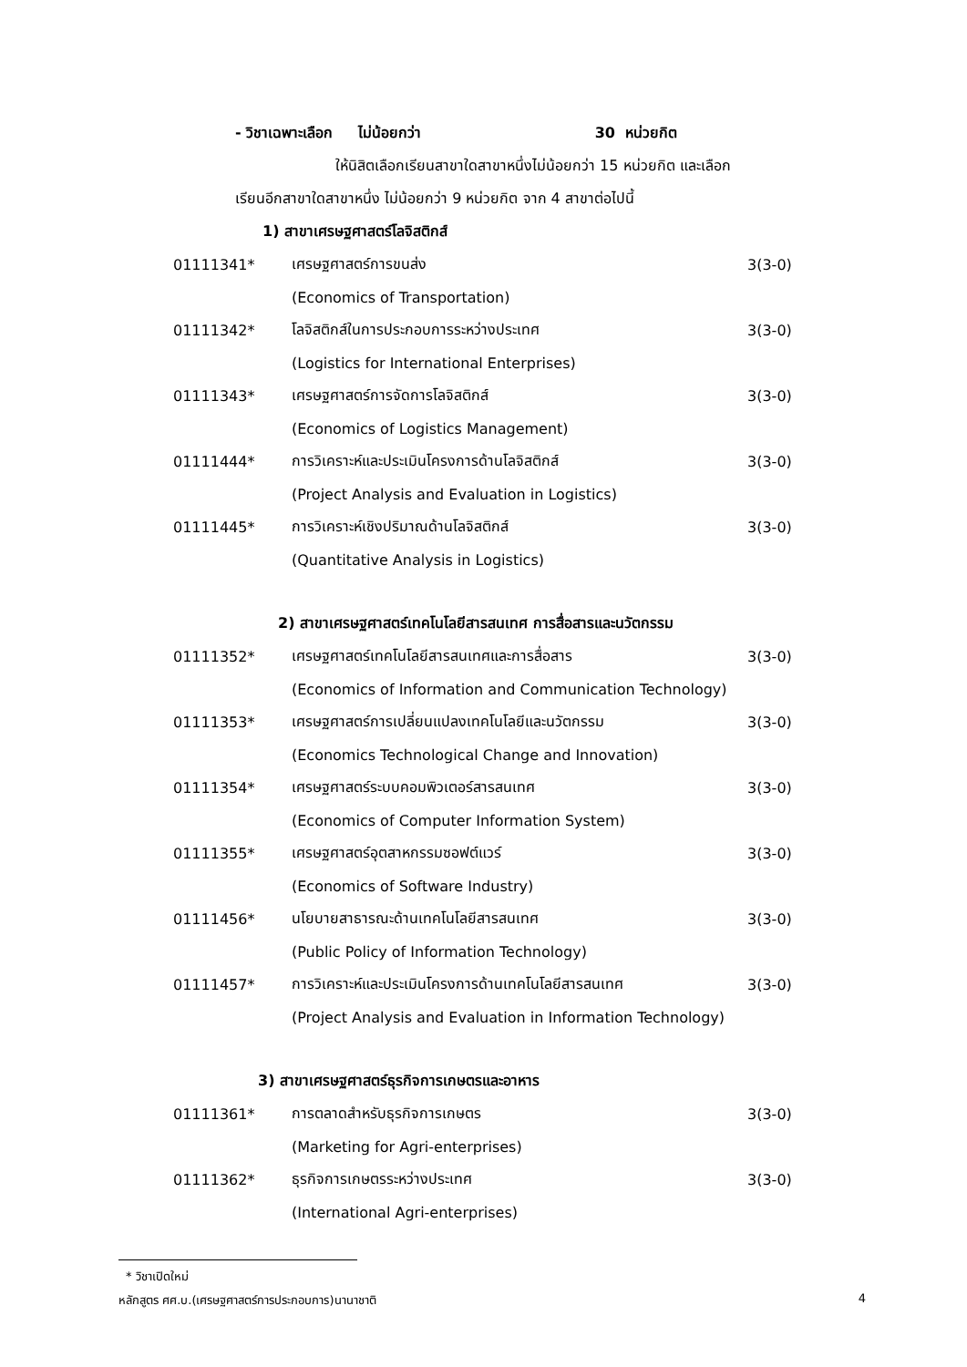- วิชาเฉพาะเลือก ไม่น้อยกว่า 30 หน่วยกิต
ให้นิสิตเลือกเรียนสาขาใดสาขาหนึ่งไม่น้อยกว่า 15 หน่วยกิต และเลือก
เรียนอีกสาขาใดสาขาหนึ่ง ไม่น้อยกว่า 9 หน่วยกิต จาก 4 สาขาต่อไปนี้
1) สาขาเศรษฐศาสตร์โลจิสติกส์
| 01111341* | เศรษฐศาสตร์การขนส่ง | 3(3-0) |
| | (Economics of Transportation) | |
| 01111342* | โลจิสติกส์ในการประกอบการระหว่างประเทศ | 3(3-0) |
| | (Logistics for International Enterprises) | |
| 01111343* | เศรษฐศาสตร์การจัดการโลจิสติกส์ | 3(3-0) |
| | (Economics of Logistics Management) | |
| 01111444* | การวิเคราะห์และประเมินโครงการด้านโลจิสติกส์ | 3(3-0) |
| | (Project Analysis and Evaluation in Logistics) | |
| 01111445* | การวิเคราะห์เชิงปริมาณด้านโลจิสติกส์ | 3(3-0) |
| | (Quantitative Analysis in Logistics) | |
2) สาขาเศรษฐศาสตร์เทคโนโลยีสารสนเทศ การสื่อสารและนวัตกรรม
| 01111352* | เศรษฐศาสตร์เทคโนโลยีสารสนเทศและการสื่อสาร | 3(3-0) |
| | (Economics of Information and Communication Technology) | |
| 01111353* | เศรษฐศาสตร์การเปลี่ยนแปลงเทคโนโลยีและนวัตกรรม | 3(3-0) |
| | (Economics Technological Change and Innovation) | |
| 01111354* | เศรษฐศาสตร์ระบบคอมพิวเตอร์สารสนเทศ | 3(3-0) |
| | (Economics of Computer Information System) | |
| 01111355* | เศรษฐศาสตร์อุตสาหกรรมซอฟต์แวร์ | 3(3-0) |
| | (Economics of Software Industry) | |
| 01111456* | นโยบายสาธารณะด้านเทคโนโลยีสารสนเทศ | 3(3-0) |
| | (Public Policy of Information Technology) | |
| 01111457* | การวิเคราะห์และประเมินโครงการด้านเทคโนโลยีสารสนเทศ | 3(3-0) |
| | (Project Analysis and Evaluation in Information Technology) | |
3) สาขาเศรษฐศาสตร์ธุรกิจการเกษตรและอาหาร
| 01111361* | การตลาดสำหรับธุรกิจการเกษตร | 3(3-0) |
| | (Marketing for Agri-enterprises) | |
| 01111362* | ธุรกิจการเกษตรระหว่างประเทศ | 3(3-0) |
| | (International Agri-enterprises) | |
* วิชาเปิดใหม่
หลักสูตร ศศ.บ.(เศรษฐศาสตร์การประกอบการ)นานาชาติ 4